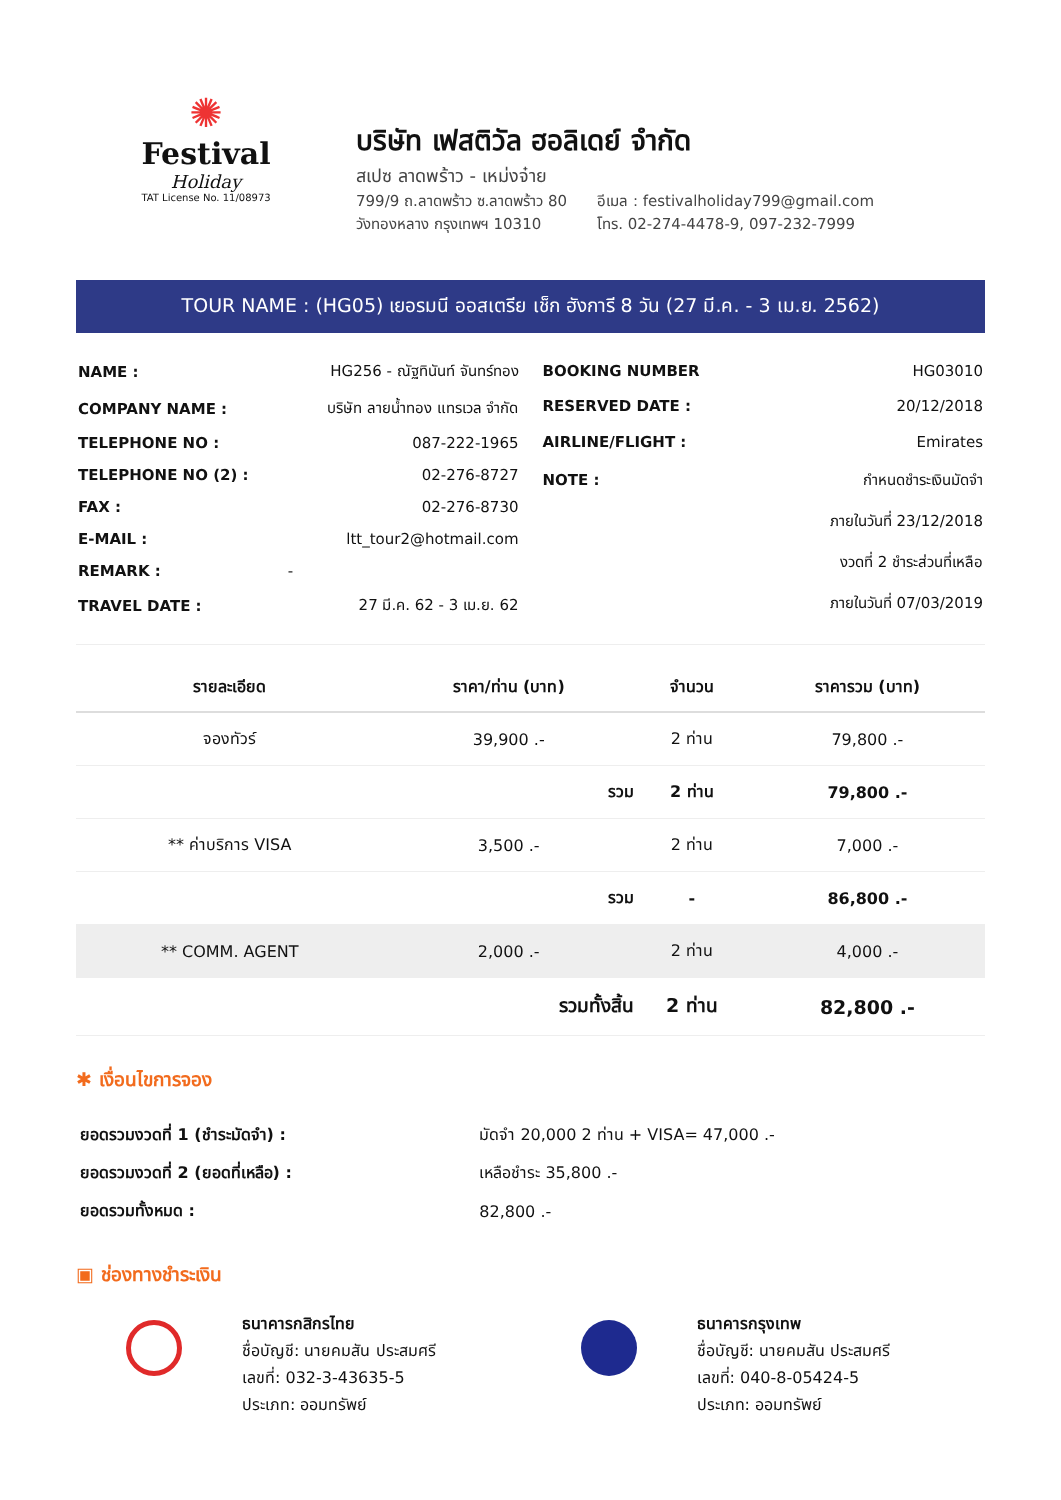✺
Festival
Holiday
TAT License No. 11/08973
บริษัท เฟสติวัล ฮอลิเดย์ จำกัด
สเปซ ลาดพร้าว - เหม่งจ๋าย
799/9 ถ.ลาดพร้าว ซ.ลาดพร้าว 80
วังทองหลาง กรุงเทพฯ 10310
อีเมล : festivalholiday799@gmail.com
โทร. 02-274-4478-9, 097-232-7999
TOUR NAME : (HG05) เยอรมนี ออสเตรีย เช็ก ฮังการี 8 วัน (27 มี.ค. - 3 เม.ย. 2562)
| NAME : | HG256 - ณัฐทินันท์ จันทร์ทอง |
| COMPANY NAME : | บริษัท ลายน้ำทอง แทรเวล จำกัด |
| TELEPHONE NO : | 087-222-1965 |
| TELEPHONE NO (2) : | 02-276-8727 |
| FAX : | 02-276-8730 |
| E-MAIL : | ltt_tour2@hotmail.com |
| REMARK : | - |
| TRAVEL DATE : | 27 มี.ค. 62 - 3 เม.ย. 62 |
| BOOKING NUMBER | HG03010 |
| RESERVED DATE : | 20/12/2018 |
| AIRLINE/FLIGHT : | Emirates |
| NOTE : | กำหนดชำระเงินมัดจำ |
| | ภายในวันที่ 23/12/2018 |
| | งวดที่ 2 ชำระส่วนที่เหลือ |
| | ภายในวันที่ 07/03/2019 |
| รายละเอียด | ราคา/ท่าน (บาท) | จำนวน | ราคารวม (บาท) |
| --- | --- | --- | --- |
| จองทัวร์ | 39,900 .- | 2 ท่าน | 79,800 .- |
| | รวม | 2 ท่าน | 79,800 .- |
| ** ค่าบริการ VISA | 3,500 .- | 2 ท่าน | 7,000 .- |
| | รวม | - | 86,800 .- |
| ** COMM. AGENT | 2,000 .- | 2 ท่าน | 4,000 .- |
| | รวมทั้งสิ้น | 2 ท่าน | 82,800 .- |
✱ เงื่อนไขการจอง
| ยอดรวมงวดที่ 1 (ชำระมัดจำ) : | มัดจำ 20,000 2 ท่าน + VISA= 47,000 .- |
| ยอดรวมงวดที่ 2 (ยอดที่เหลือ) : | เหลือชำระ 35,800 .- |
| ยอดรวมทั้งหมด : | 82,800 .- |
▣ ช่องทางชำระเงิน
ธนาคารกสิกรไทย
ชื่อบัญชี: นายคมสัน ประสมศรี
เลขที่: 032-3-43635-5
ประเภท: ออมทรัพย์
ธนาคารกรุงเทพ
ชื่อบัญชี: นายคมสัน ประสมศรี
เลขที่: 040-8-05424-5
ประเภท: ออมทรัพย์